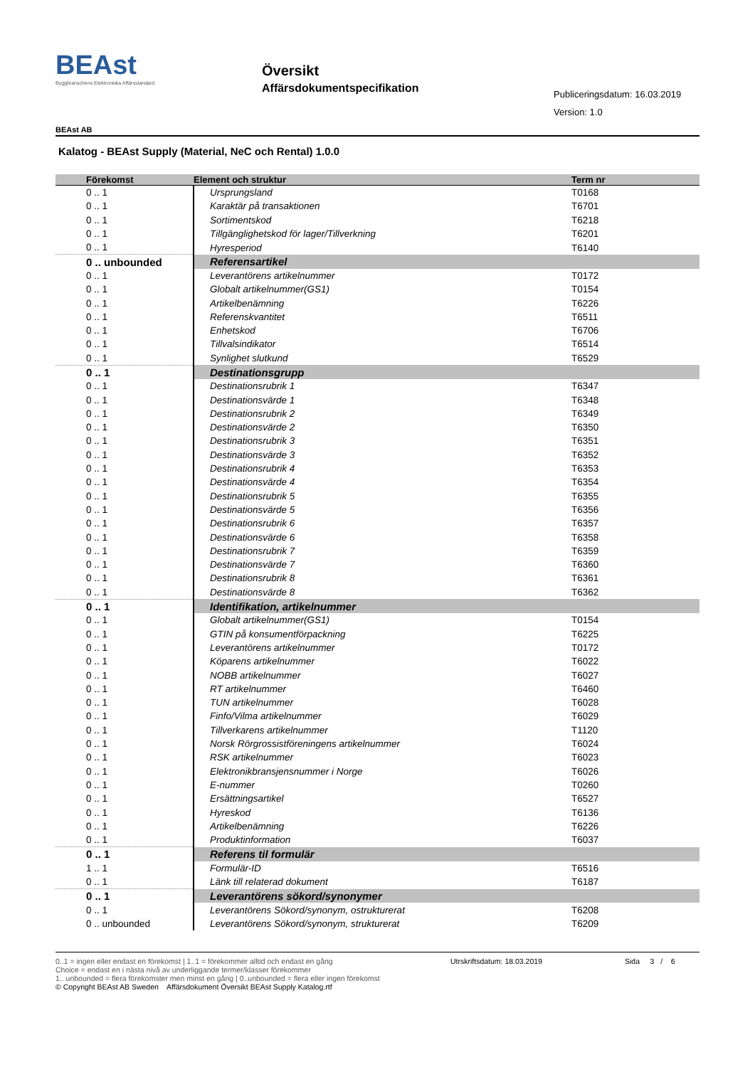BEAst
Byggbranschens Elektroniska Affärsstandard
Översikt
Affärsdokumentspecifikation
Publiceringsdatum: 16.03.2019
Version: 1.0
BEAst AB
Kalatog - BEAst Supply (Material, NeC och Rental) 1.0.0
| Förekomst | Element och struktur | Term nr |
| --- | --- | --- |
| 0 .. 1 | Ursprungsland | T0168 |
| 0 .. 1 | Karaktär på transaktionen | T6701 |
| 0 .. 1 | Sortimentskod | T6218 |
| 0 .. 1 | Tillgänglighetskod för lager/Tillverkning | T6201 |
| 0 .. 1 | Hyresperiod | T6140 |
| 0 .. unbounded | Referensartikel | |
| 0 .. 1 | Leverantörens artikelnummer | T0172 |
| 0 .. 1 | Globalt artikelnummer(GS1) | T0154 |
| 0 .. 1 | Artikelbenämning | T6226 |
| 0 .. 1 | Referenskvantitet | T6511 |
| 0 .. 1 | Enhetskod | T6706 |
| 0 .. 1 | Tillvalsindikator | T6514 |
| 0 .. 1 | Synlighet slutkund | T6529 |
| 0 .. 1 | Destinationsgrupp | |
| 0 .. 1 | Destinationsrubrik 1 | T6347 |
| 0 .. 1 | Destinationsvärde 1 | T6348 |
| 0 .. 1 | Destinationsrubrik 2 | T6349 |
| 0 .. 1 | Destinationsvärde 2 | T6350 |
| 0 .. 1 | Destinationsrubrik 3 | T6351 |
| 0 .. 1 | Destinationsvärde 3 | T6352 |
| 0 .. 1 | Destinationsrubrik 4 | T6353 |
| 0 .. 1 | Destinationsvärde 4 | T6354 |
| 0 .. 1 | Destinationsrubrik 5 | T6355 |
| 0 .. 1 | Destinationsvärde 5 | T6356 |
| 0 .. 1 | Destinationsrubrik 6 | T6357 |
| 0 .. 1 | Destinationsvärde 6 | T6358 |
| 0 .. 1 | Destinationsrubrik 7 | T6359 |
| 0 .. 1 | Destinationsvärde 7 | T6360 |
| 0 .. 1 | Destinationsrubrik 8 | T6361 |
| 0 .. 1 | Destinationsvärde 8 | T6362 |
| 0 .. 1 | Identifikation, artikelnummer | |
| 0 .. 1 | Globalt artikelnummer(GS1) | T0154 |
| 0 .. 1 | GTIN på konsumentförpackning | T6225 |
| 0 .. 1 | Leverantörens artikelnummer | T0172 |
| 0 .. 1 | Köparens artikelnummer | T6022 |
| 0 .. 1 | NOBB artikelnummer | T6027 |
| 0 .. 1 | RT artikelnummer | T6460 |
| 0 .. 1 | TUN artikelnummer | T6028 |
| 0 .. 1 | Finfo/Vilma artikelnummer | T6029 |
| 0 .. 1 | Tillverkarens artikelnummer | T1120 |
| 0 .. 1 | Norsk Rörgrossistföreningens artikelnummer | T6024 |
| 0 .. 1 | RSK artikelnummer | T6023 |
| 0 .. 1 | Elektronikbransjensnummer i Norge | T6026 |
| 0 .. 1 | E-nummer | T0260 |
| 0 .. 1 | Ersättningsartikel | T6527 |
| 0 .. 1 | Hyreskod | T6136 |
| 0 .. 1 | Artikelbenämning | T6226 |
| 0 .. 1 | Produktinformation | T6037 |
| 0 .. 1 | Referens til formulär | |
| 1 .. 1 | Formulär-ID | T6516 |
| 0 .. 1 | Länk till relaterad dokument | T6187 |
| 0 .. 1 | Leverantörens sökord/synonymer | |
| 0 .. 1 | Leverantörens Sökord/synonym, ostrukturerat | T6208 |
| 0 .. unbounded | Leverantörens Sökord/synonym, strukturerat | T6209 |
0..1 = ingen eller endast en förekomst | 1..1 = förekommer alltid och endast en gång
Choice = endast en i nästa nivå av underliggande termer/klasser förekommer
1.. unbounded = flera förekomster men minst en gång | 0..unbounded = flera eller ingen förekomst
© Copyright BEAst AB Sweden Affärsdokument Översikt BEAst Supply Katalog.rtf
Utrskriftsdatum: 18.03.2019 Sida 3 / 6